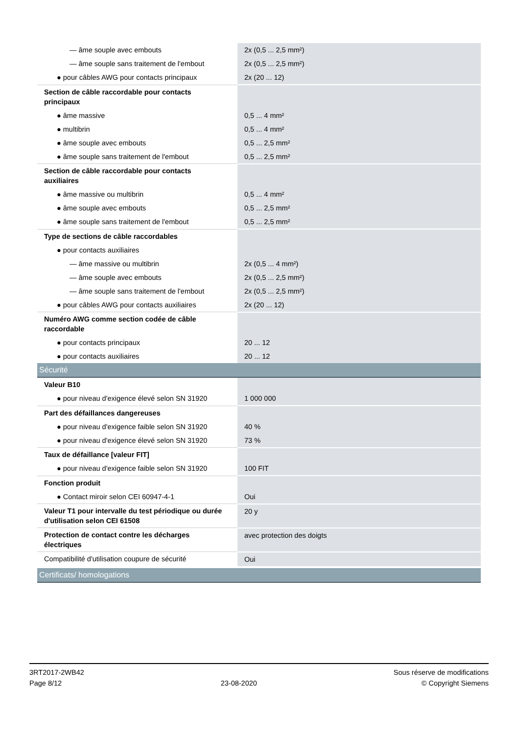| — âme souple avec embouts | 2x (0,5 ... 2,5 mm²) |
| — âme souple sans traitement de l'embout | 2x (0,5 ... 2,5 mm²) |
| ● pour câbles AWG pour contacts principaux | 2x (20 ... 12) |
| Section de câble raccordable pour contacts principaux | |
| ● âme massive | 0,5 ... 4 mm² |
| ● multibrin | 0,5 ... 4 mm² |
| ● âme souple avec embouts | 0,5 ... 2,5 mm² |
| ● âme souple sans traitement de l'embout | 0,5 ... 2,5 mm² |
| Section de câble raccordable pour contacts auxiliaires | |
| ● âme massive ou multibrin | 0,5 ... 4 mm² |
| ● âme souple avec embouts | 0,5 ... 2,5 mm² |
| ● âme souple sans traitement de l'embout | 0,5 ... 2,5 mm² |
| Type de sections de câble raccordables | |
| ● pour contacts auxiliaires | |
| — âme massive ou multibrin | 2x (0,5 ... 4 mm²) |
| — âme souple avec embouts | 2x (0,5 ... 2,5 mm²) |
| — âme souple sans traitement de l'embout | 2x (0,5 ... 2,5 mm²) |
| ● pour câbles AWG pour contacts auxiliaires | 2x (20 ... 12) |
| Numéro AWG comme section codée de câble raccordable | |
| ● pour contacts principaux | 20 ... 12 |
| ● pour contacts auxiliaires | 20 ... 12 |
| Sécurité | |
| Valeur B10 | |
| ● pour niveau d'exigence élevé selon SN 31920 | 1 000 000 |
| Part des défaillances dangereuses | |
| ● pour niveau d'exigence faible selon SN 31920 | 40 % |
| ● pour niveau d'exigence élevé selon SN 31920 | 73 % |
| Taux de défaillance [valeur FIT] | |
| ● pour niveau d'exigence faible selon SN 31920 | 100 FIT |
| Fonction produit | |
| ● Contact miroir selon CEI 60947-4-1 | Oui |
| Valeur T1 pour intervalle du test périodique ou durée d'utilisation selon CEI 61508 | 20 y |
| Protection de contact contre les décharges électriques | avec protection des doigts |
| Compatibilité d'utilisation coupure de sécurité | Oui |
| Certificats/ homologations | |
3RT2017-2WB42
Page 8/12
23-08-2020
Sous réserve de modifications
© Copyright Siemens